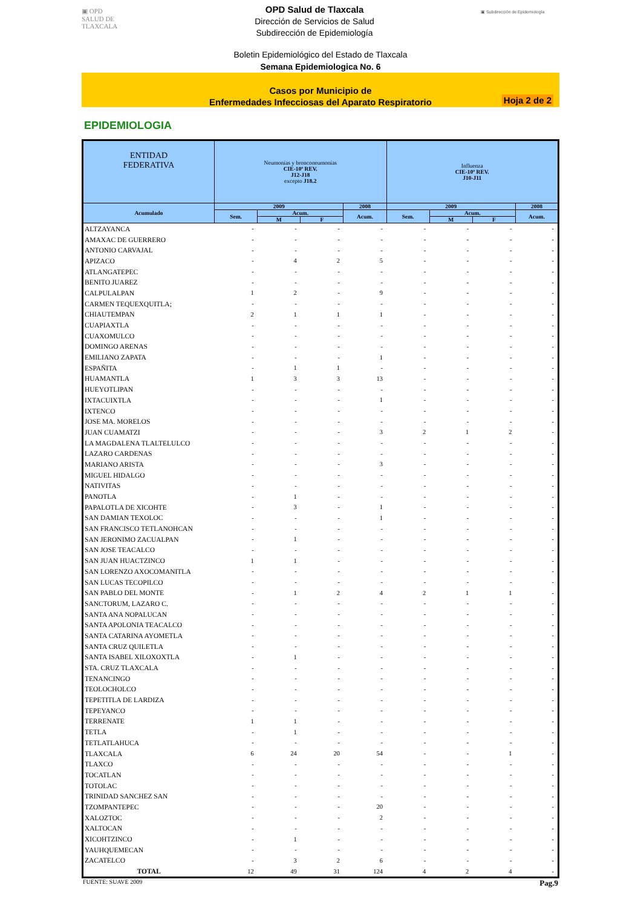▣ OPD
SALUD DE TLAXCALA
OPD Salud de Tlaxcala
Dirección de Servicios de Salud
Subdirección de Epidemiología
▣ Subdirección de Epidemiología
Boletin Epidemiológico del Estado de Tlaxcala
Semana Epidemiologica No. 6
Casos por Municipio de
Enfermedades Infecciosas del Aparato Respiratorio
Hoja 2 de 2
EPIDEMIOLOGIA
| ENTIDAD FEDERATIVA | Neumonías y bronconeumonías CIE-10ª REV. J12-J18 excepto J18.2 | | | | Influenza CIE-10ª REV. J10-J11 | | | |
| --- | --- | --- | --- | --- | --- | --- | --- | --- |
| Acumulado | 2009 | | | 2008 | 2009 | | | 2008 |
| | Sem. | Acum. | | Acum. | Sem. | Acum. | | Acum. |
| | | M | F | | | M | F | |
| ALTZAYANCA | - | - | - | - | - | - | - | - |
| AMAXAC DE GUERRERO | - | - | - | - | - | - | - | - |
| ANTONIO CARVAJAL | - | - | - | - | - | - | - | - |
| APIZACO | - | 4 | 2 | 5 | - | - | - | - |
| ATLANGATEPEC | - | - | - | - | - | - | - | - |
| BENITO JUAREZ | - | - | - | - | - | - | - | - |
| CALPULALPAN | 1 | 2 | - | 9 | - | - | - | - |
| CARMEN TEQUEXQUITLA; | - | - | - | - | - | - | - | - |
| CHIAUTEMPAN | 2 | 1 | 1 | 1 | - | - | - | - |
| CUAPIAXTLA | - | - | - | - | - | - | - | - |
| CUAXOMULCO | - | - | - | - | - | - | - | - |
| DOMINGO ARENAS | - | - | - | - | - | - | - | - |
| EMILIANO ZAPATA | - | - | - | 1 | - | - | - | - |
| ESPAÑITA | - | 1 | 1 | - | - | - | - | - |
| HUAMANTLA | 1 | 3 | 3 | 13 | - | - | - | - |
| HUEYOTLIPAN | - | - | - | - | - | - | - | - |
| IXTACUIXTLA | - | - | - | 1 | - | - | - | - |
| IXTENCO | - | - | - | - | - | - | - | - |
| JOSE MA. MORELOS | - | - | - | - | - | - | - | - |
| JUAN CUAMATZI | - | - | - | 3 | 2 | 1 | 2 | - |
| LA MAGDALENA TLALTELULCO | - | - | - | - | - | - | - | - |
| LAZARO CARDENAS | - | - | - | - | - | - | - | - |
| MARIANO ARISTA | - | - | - | 3 | - | - | - | - |
| MIGUEL HIDALGO | - | - | - | - | - | - | - | - |
| NATIVITAS | - | - | - | - | - | - | - | - |
| PANOTLA | - | 1 | - | - | - | - | - | - |
| PAPALOTLA DE XICOHTE | - | 3 | - | 1 | - | - | - | - |
| SAN DAMIAN TEXOLOC | - | - | - | 1 | - | - | - | - |
| SAN FRANCISCO TETLANOHCAN | - | - | - | - | - | - | - | - |
| SAN JERONIMO ZACUALPAN | - | 1 | - | - | - | - | - | - |
| SAN JOSE TEACALCO | - | - | - | - | - | - | - | - |
| SAN JUAN HUACTZINCO | 1 | 1 | - | - | - | - | - | - |
| SAN LORENZO AXOCOMANITLA | - | - | - | - | - | - | - | - |
| SAN LUCAS TECOPILCO | - | - | - | - | - | - | - | - |
| SAN PABLO DEL MONTE | - | 1 | 2 | 4 | 2 | 1 | 1 | - |
| SANCTORUM, LAZARO C. | - | - | - | - | - | - | - | - |
| SANTA ANA NOPALUCAN | - | - | - | - | - | - | - | - |
| SANTA APOLONIA TEACALCO | - | - | - | - | - | - | - | - |
| SANTA CATARINA AYOMETLA | - | - | - | - | - | - | - | - |
| SANTA CRUZ QUILETLA | - | - | - | - | - | - | - | - |
| SANTA ISABEL XILOXOXTLA | - | 1 | - | - | - | - | - | - |
| STA. CRUZ TLAXCALA | - | - | - | - | - | - | - | - |
| TENANCINGO | - | - | - | - | - | - | - | - |
| TEOLOCHOLCO | - | - | - | - | - | - | - | - |
| TEPETITLA DE LARDIZA | - | - | - | - | - | - | - | - |
| TEPEYANCO | - | - | - | - | - | - | - | - |
| TERRENATE | 1 | 1 | - | - | - | - | - | - |
| TETLA | - | 1 | - | - | - | - | - | - |
| TETLATLAHUCA | - | - | - | - | - | - | - | - |
| TLAXCALA | 6 | 24 | 20 | 54 | - | - | 1 | - |
| TLAXCO | - | - | - | - | - | - | - | - |
| TOCATLAN | - | - | - | - | - | - | - | - |
| TOTOLAC | - | - | - | - | - | - | - | - |
| TRINIDAD SANCHEZ SAN | - | - | - | - | - | - | - | - |
| TZOMPANTEPEC | - | - | - | 20 | - | - | - | - |
| XALOZTOC | - | - | - | 2 | - | - | - | - |
| XALTOCAN | - | - | - | - | - | - | - | - |
| XICOHTZINCO | - | 1 | - | - | - | - | - | - |
| YAUHQUEMECAN | - | - | - | - | - | - | - | - |
| ZACATELCO | - | 3 | 2 | 6 | - | - | - | - |
| TOTAL | 12 | 49 | 31 | 124 | 4 | 2 | 4 | - |
FUENTE: SUAVE 2009 Pag.9